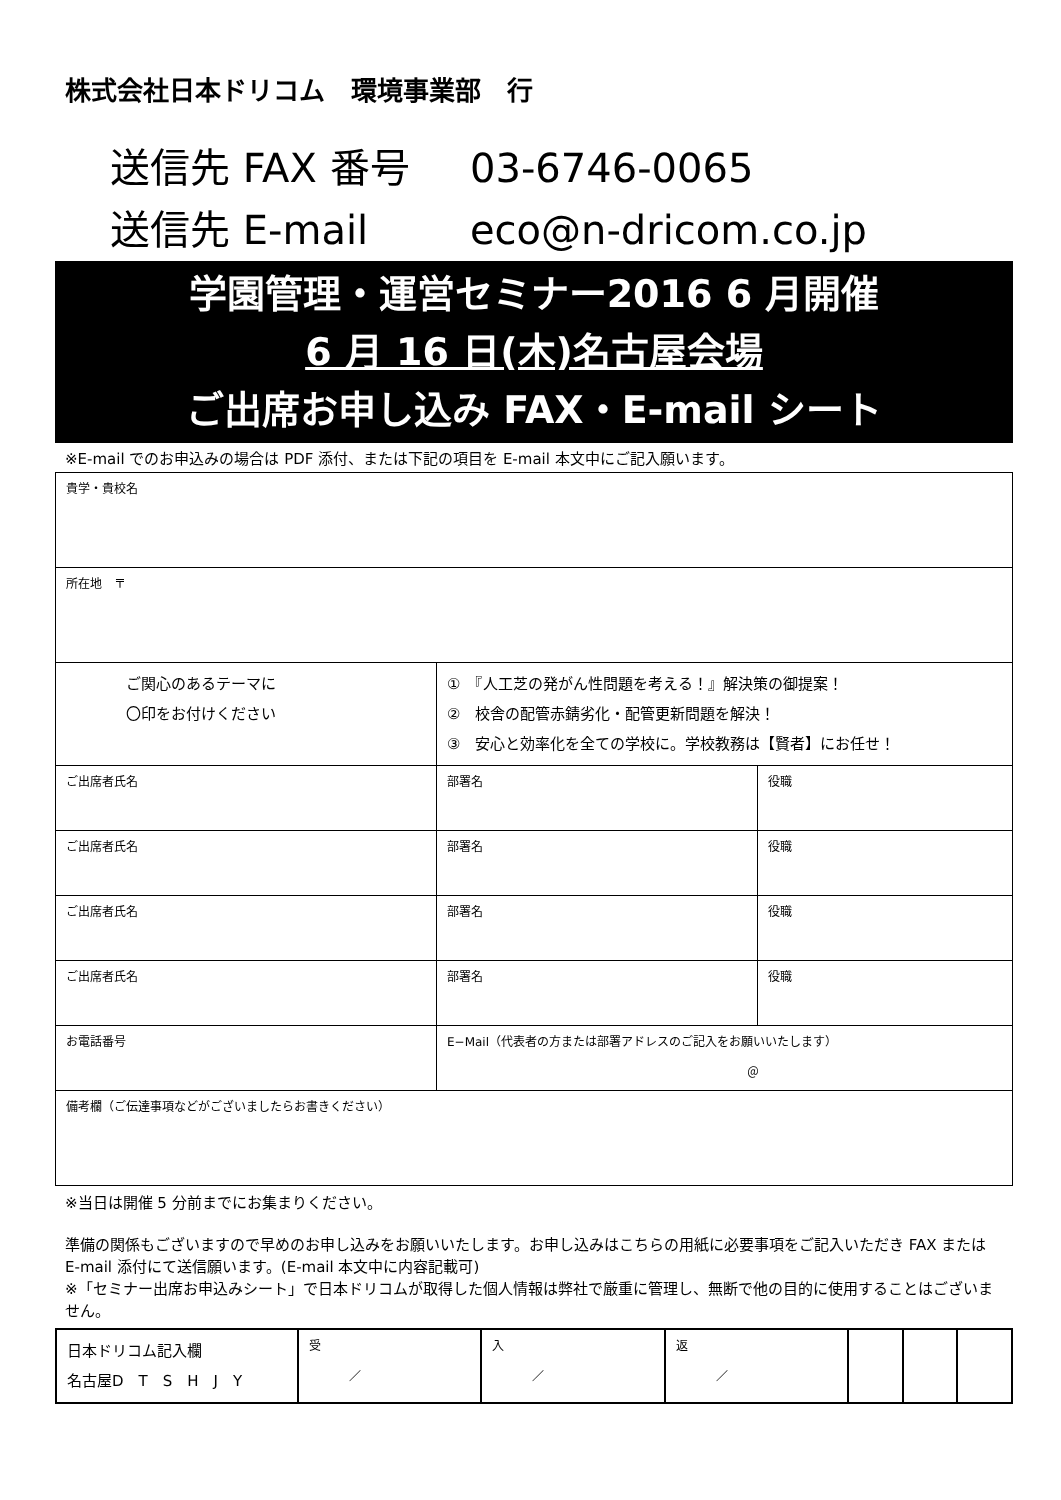株式会社日本ドリコム　環境事業部　行
送信先 FAX 番号 03-6746-0065
送信先 E-mail eco@n-dricom.co.jp
学園管理・運営セミナー2016 6 月開催
6 月 16 日(木)名古屋会場
ご出席お申し込み FAX・E-mail シート
※E-mail でのお申込みの場合は PDF 添付、または下記の項目を E-mail 本文中にご記入願います。
| 貴学・貴校名 | | |
| 所在地 〒 | | |
| ご関心のあるテーマに 〇印をお付けください | ① 『人工芝の発がん性問題を考える！』解決策の御提案！ ② 校舎の配管赤錆劣化・配管更新問題を解決！ ③ 安心と効率化を全ての学校に。学校教務は【賢者】にお任せ！ | |
| ご出席者氏名 | 部署名 | 役職 |
| ご出席者氏名 | 部署名 | 役職 |
| ご出席者氏名 | 部署名 | 役職 |
| ご出席者氏名 | 部署名 | 役職 |
| お電話番号 | E−Mail（代表者の方または部署アドレスのご記入をお願いいたします） ＠ | |
| 備考欄（ご伝達事項などがございましたらお書きください） | | |
※当日は開催 5 分前までにお集まりください。
準備の関係もございますので早めのお申し込みをお願いいたします。お申し込みはこちらの用紙に必要事項をご記入いただき FAX または E-mail 添付にて送信願います。(E-mail 本文中に内容記載可)
※「セミナー出席お申込みシート」で日本ドリコムが取得した個人情報は弊社で厳重に管理し、無断で他の目的に使用することはございません。
| 日本ドリコム記入欄 名古屋D T S H J Y | 受 ／ | 入 ／ | 返 ／ | | | |